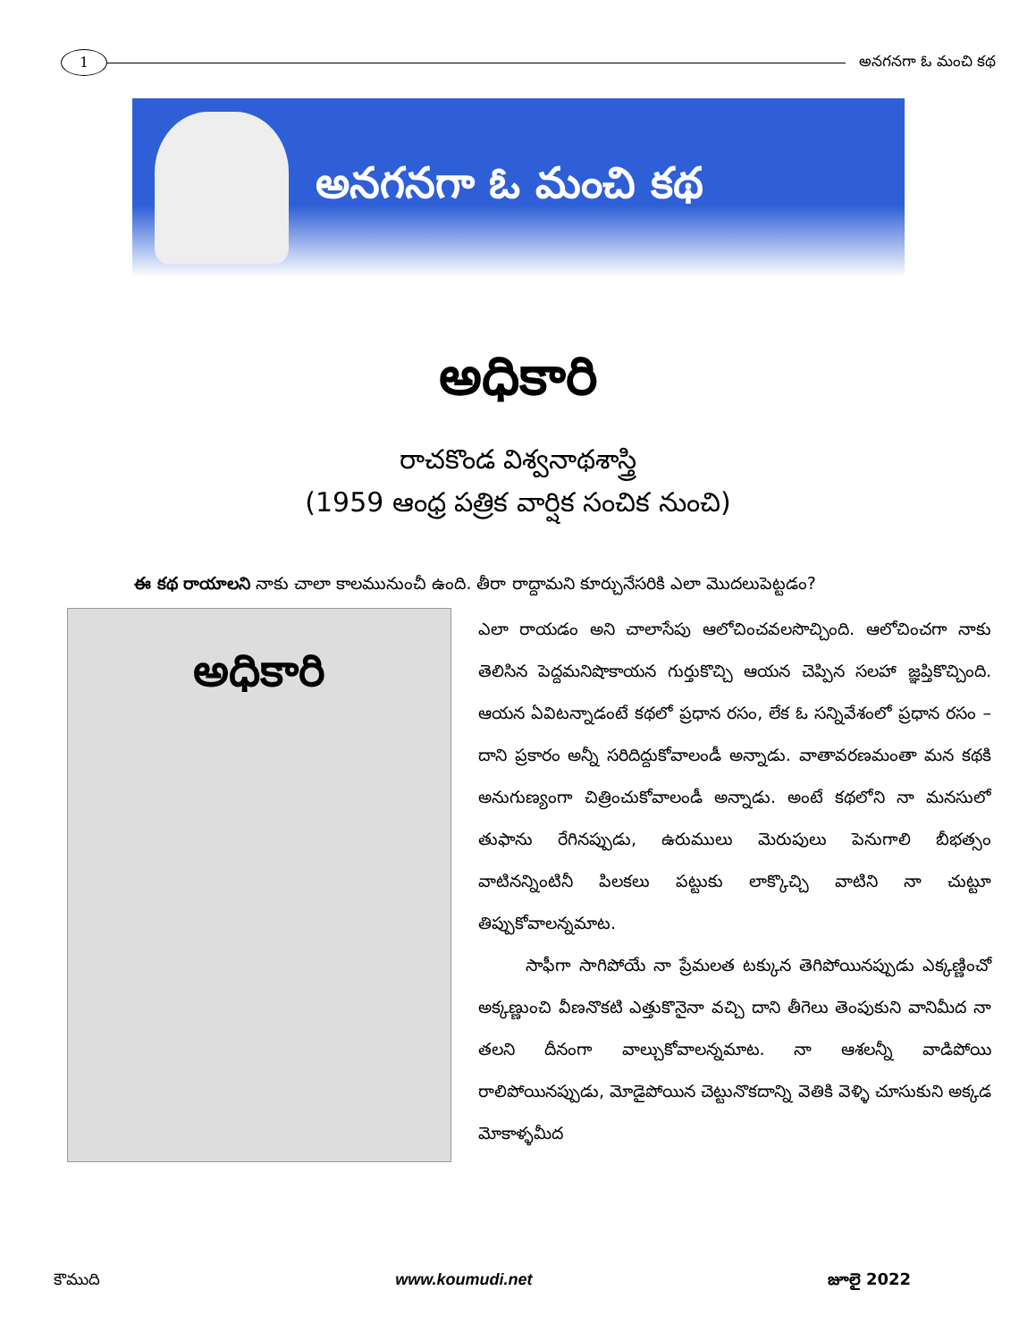1
అనగనగా ఓ మంచి కథ
అనగనగా ఓ మంచి కథ
అధికారి
రాచకొండ విశ్వనాథశాస్త్రి
(1959 ఆంధ్ర పత్రిక వార్షిక సంచిక నుంచి)
ఈ కథ రాయాలని నాకు చాలా కాలమునుంచీ ఉంది. తీరా రాద్దామని కూర్చునేసరికి ఎలా మొదలుపెట్టడం?
అధికారి
ఎలా రాయడం అని చాలాసేపు ఆలోచించవలసొచ్చింది. ఆలోచించగా నాకు తెలిసిన పెద్దమనిషొకాయన గుర్తుకొచ్చి ఆయన చెప్పిన సలహా జ్ఞప్తికొచ్చింది. ఆయన ఏవిటన్నాడంటే కథలో ప్రధాన రసం, లేక ఓ సన్నివేశంలో ప్రధాన రసం – దాని ప్రకారం అన్నీ సరిదిద్దుకోవాలండీ అన్నాడు. వాతావరణమంతా మన కథకి అనుగుణ్యంగా చిత్రించుకోవాలండీ అన్నాడు. అంటే కథలోని నా మనసులో తుఫాను రేగినప్పుడు, ఉరుములు మెరుపులు పెనుగాలి బీభత్సం వాటినన్నింటినీ పిలకలు పట్టుకు లాక్కొచ్చి వాటిని నా చుట్టూ తిప్పుకోవాలన్నమాట.
సాఫీగా సాగిపోయే నా ప్రేమలత టక్కున తెగిపోయినప్పుడు ఎక్కణ్ణించో అక్కణ్ణుంచి వీణనొకటి ఎత్తుకొనైనా వచ్చి దాని తీగెలు తెంపుకుని వానిమీద నా తలని దీనంగా వాల్చుకోవాలన్నమాట. నా ఆశలన్నీ వాడిపోయి రాలిపోయినప్పుడు, మోడైపోయిన చెట్టునొకదాన్ని వెతికి వెళ్ళి చూసుకుని అక్కడ మోకాళ్ళమీద
కౌముది www.koumudi.net జూలై 2022